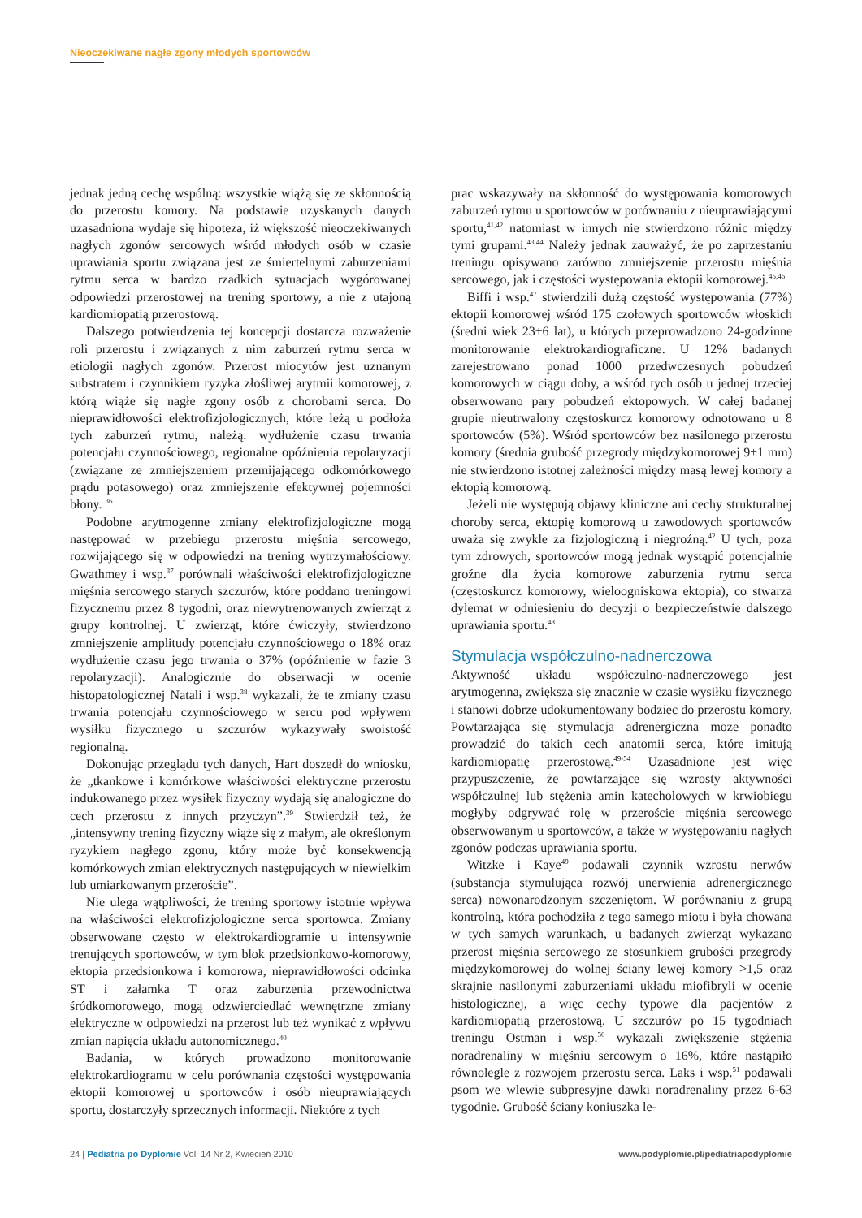Nieoczekiwane nagłe zgony młodych sportowców
jednak jedną cechę wspólną: wszystkie wiążą się ze skłonnością do przerostu komory. Na podstawie uzyskanych danych uzasadniona wydaje się hipoteza, iż większość nieoczekiwanych nagłych zgonów sercowych wśród młodych osób w czasie uprawiania sportu związana jest ze śmiertelnymi zaburzeniami rytmu serca w bardzo rzadkich sytuacjach wygórowanej odpowiedzi przerostowej na trening sportowy, a nie z utajoną kardiomiopatią przerostową.
Dalszego potwierdzenia tej koncepcji dostarcza rozważenie roli przerostu i związanych z nim zaburzeń rytmu serca w etiologii nagłych zgonów. Przerost miocytów jest uznanym substratem i czynnikiem ryzyka złośliwej arytmii komorowej, z którą wiąże się nagłe zgony osób z chorobami serca. Do nieprawidłowości elektrofizjologicznych, które leżą u podłoża tych zaburzeń rytmu, należą: wydłużenie czasu trwania potencjału czynnościowego, regionalne opóźnienia repolaryzacji (związane ze zmniejszeniem przemijającego odkomórkowego prądu potasowego) oraz zmniejszenie efektywnej pojemności błony. <sup>36</sup>
Podobne arytmogenne zmiany elektrofizjologiczne mogą następować w przebiegu przerostu mięśnia sercowego, rozwijającego się w odpowiedzi na trening wytrzymałościowy. Gwathmey i wsp.<sup>37</sup> porównali właściwości elektrofizjologiczne mięśnia sercowego starych szczurów, które poddano treningowi fizycznemu przez 8 tygodni, oraz niewytrenowanych zwierząt z grupy kontrolnej. U zwierząt, które ćwiczyły, stwierdzono zmniejszenie amplitudy potencjału czynnościowego o 18% oraz wydłużenie czasu jego trwania o 37% (opóźnienie w fazie 3 repolaryzacji). Analogicznie do obserwacji w ocenie histopatologicznej Natali i wsp.<sup>38</sup> wykazali, że te zmiany czasu trwania potencjału czynnościowego w sercu pod wpływem wysiłku fizycznego u szczurów wykazywały swoistość regionalną.
Dokonując przeglądu tych danych, Hart doszedł do wniosku, że „tkankowe i komórkowe właściwości elektryczne przerostu indukowanego przez wysiłek fizyczny wydają się analogiczne do cech przerostu z innych przyczyn”.<sup>39</sup> Stwierdził też, że „intensywny trening fizyczny wiąże się z małym, ale określonym ryzykiem nagłego zgonu, który może być konsekwencją komórkowych zmian elektrycznych następujących w niewielkim lub umiarkowanym przeroście”.
Nie ulega wątpliwości, że trening sportowy istotnie wpływa na właściwości elektrofizjologiczne serca sportowca. Zmiany obserwowane często w elektrokardiogramie u intensywnie trenujących sportowców, w tym blok przedsionkowo-komorowy, ektopia przedsionkowa i komorowa, nieprawidłowości odcinka ST i załamka T oraz zaburzenia przewodnictwa śródkomorowego, mogą odzwierciedlać wewnętrzne zmiany elektryczne w odpowiedzi na przerost lub też wynikać z wpływu zmian napięcia układu autonomicznego.<sup>40</sup>
Badania, w których prowadzono monitorowanie elektrokardiogramu w celu porównania częstości występowania ektopii komorowej u sportowców i osób nieuprawiających sportu, dostarczyły sprzecznych informacji. Niektóre z tych
prac wskazywały na skłonność do występowania komorowych zaburzeń rytmu u sportowców w porównaniu z nieuprawiającymi sportu,<sup>41,42</sup> natomiast w innych nie stwierdzono różnic między tymi grupami.<sup>43,44</sup> Należy jednak zauważyć, że po zaprzestaniu treningu opisywano zarówno zmniejszenie przerostu mięśnia sercowego, jak i częstości występowania ektopii komorowej.<sup>45,46</sup>
Biffi i wsp.<sup>47</sup> stwierdzili dużą częstość występowania (77%) ektopii komorowej wśród 175 czołowych sportowców włoskich (średni wiek 23±6 lat), u których przeprowadzono 24-godzinne monitorowanie elektrokardiograficzne. U 12% badanych zarejestrowano ponad 1000 przedwczesnych pobudzeń komorowych w ciągu doby, a wśród tych osób u jednej trzeciej obserwowano pary pobudzeń ektopowych. W całej badanej grupie nieutrwalony częstoskurcz komorowy odnotowano u 8 sportowców (5%). Wśród sportowców bez nasilonego przerostu komory (średnia grubość przegrody międzykomorowej 9±1 mm) nie stwierdzono istotnej zależności między masą lewej komory a ektopią komorową.
Jeżeli nie występują objawy kliniczne ani cechy strukturalnej choroby serca, ektopię komorową u zawodowych sportowców uważa się zwykle za fizjologiczną i niegroźną.<sup>42</sup> U tych, poza tym zdrowych, sportowców mogą jednak wystąpić potencjalnie groźne dla życia komorowe zaburzenia rytmu serca (częstoskurcz komorowy, wieloogniskowa ektopia), co stwarza dylemat w odniesieniu do decyzji o bezpieczeństwie dalszego uprawiania sportu.<sup>48</sup>
Stymulacja współczulno-nadnerczowa
Aktywność układu współczulno-nadnerczowego jest arytmogenna, zwiększa się znacznie w czasie wysiłku fizycznego i stanowi dobrze udokumentowany bodziec do przerostu komory. Powtarzająca się stymulacja adrenergiczna może ponadto prowadzić do takich cech anatomii serca, które imitują kardiomiopatię przerostową.<sup>49-54</sup> Uzasadnione jest więc przypuszczenie, że powtarzające się wzrosty aktywności współczulnej lub stężenia amin katecholowych w krwiobiegu mogłyby odgrywać rolę w przeroście mięśnia sercowego obserwowanym u sportowców, a także w występowaniu nagłych zgonów podczas uprawiania sportu.
Witzke i Kaye<sup>49</sup> podawali czynnik wzrostu nerwów (substancja stymulująca rozwój unerwienia adrenergicznego serca) nowonarodzonym szczeniętom. W porównaniu z grupą kontrolną, która pochodziła z tego samego miotu i była chowana w tych samych warunkach, u badanych zwierząt wykazano przerost mięśnia sercowego ze stosunkiem grubości przegrody międzykomorowej do wolnej ściany lewej komory >1,5 oraz skrajnie nasilonymi zaburzeniami układu miofibryli w ocenie histologicznej, a więc cechy typowe dla pacjentów z kardiomiopatią przerostową. U szczurów po 15 tygodniach treningu Ostman i wsp.<sup>50</sup> wykazali zwiększenie stężenia noradrenaliny w mięśniu sercowym o 16%, które nastąpiło równolegle z rozwojem przerostu serca. Laks i wsp.<sup>51</sup> podawali psom we wlewie subpresyjne dawki noradrenaliny przez 6-63 tygodnie. Grubość ściany koniuszka le-
24 | Pediatria po Dyplomie Vol. 14 Nr 2, Kwiecień 2010 www.podyplomie.pl/pediatriapodyplomie